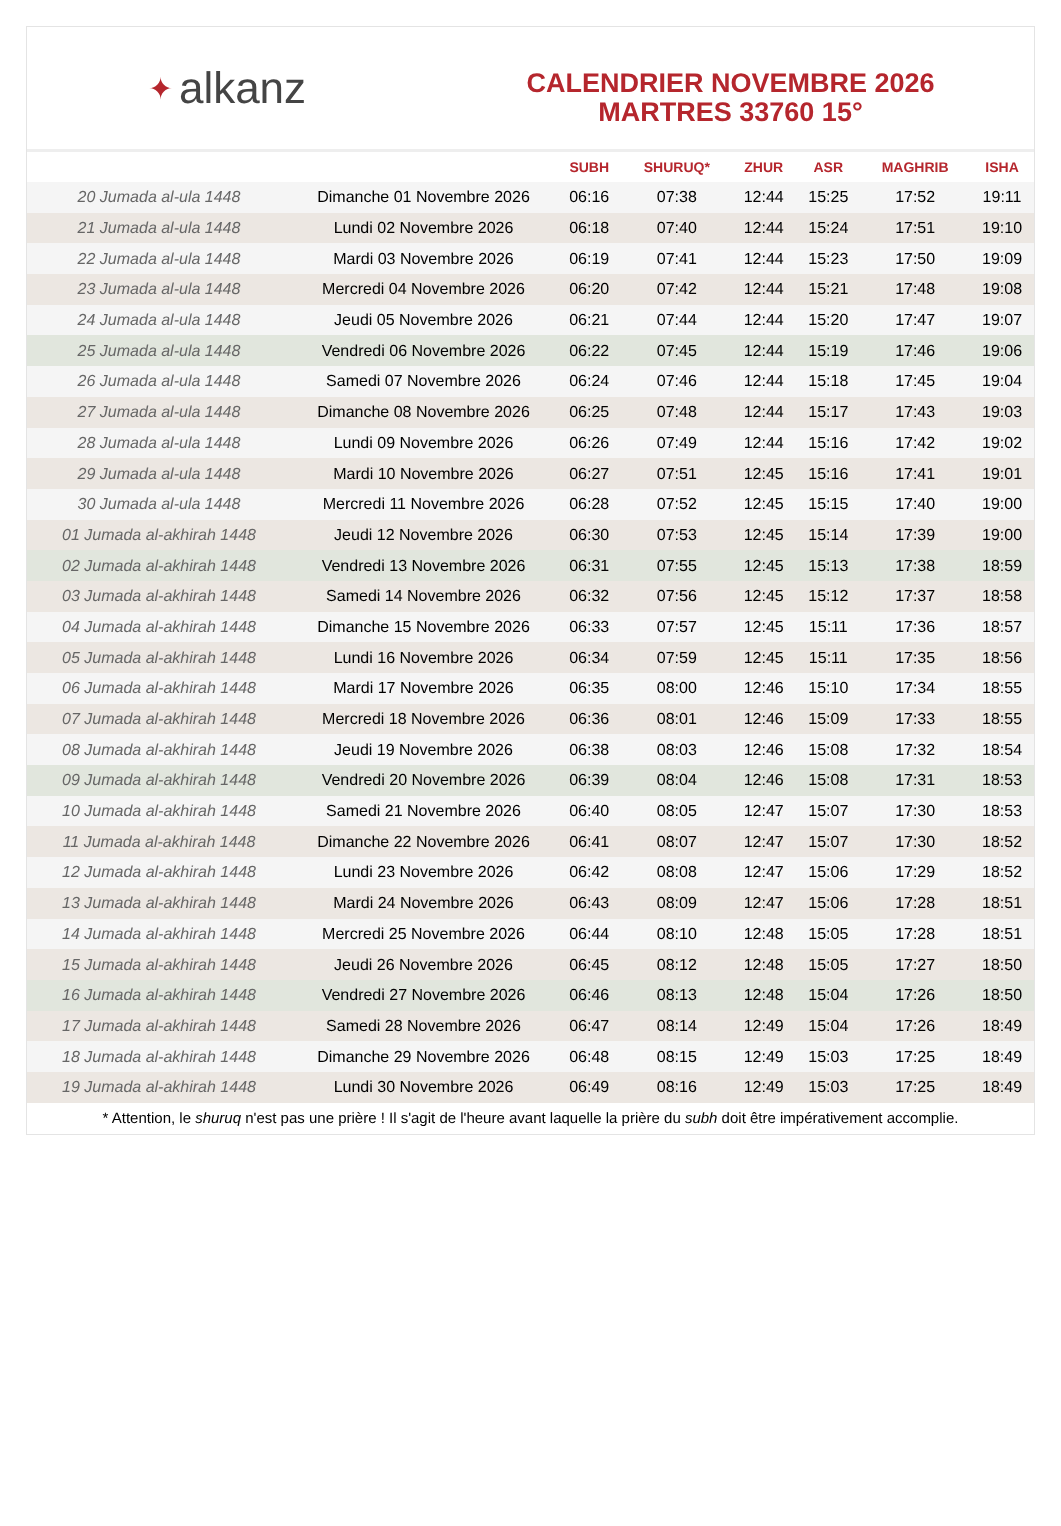✦ alkanz
CALENDRIER NOVEMBRE 2026
MARTRES 33760 15°
| | | SUBH | SHURUQ* | ZHUR | ASR | MAGHRIB | ISHA |
| --- | --- | --- | --- | --- | --- | --- | --- |
| 20 Jumada al-ula 1448 | Dimanche 01 Novembre 2026 | 06:16 | 07:38 | 12:44 | 15:25 | 17:52 | 19:11 |
| 21 Jumada al-ula 1448 | Lundi 02 Novembre 2026 | 06:18 | 07:40 | 12:44 | 15:24 | 17:51 | 19:10 |
| 22 Jumada al-ula 1448 | Mardi 03 Novembre 2026 | 06:19 | 07:41 | 12:44 | 15:23 | 17:50 | 19:09 |
| 23 Jumada al-ula 1448 | Mercredi 04 Novembre 2026 | 06:20 | 07:42 | 12:44 | 15:21 | 17:48 | 19:08 |
| 24 Jumada al-ula 1448 | Jeudi 05 Novembre 2026 | 06:21 | 07:44 | 12:44 | 15:20 | 17:47 | 19:07 |
| 25 Jumada al-ula 1448 | Vendredi 06 Novembre 2026 | 06:22 | 07:45 | 12:44 | 15:19 | 17:46 | 19:06 |
| 26 Jumada al-ula 1448 | Samedi 07 Novembre 2026 | 06:24 | 07:46 | 12:44 | 15:18 | 17:45 | 19:04 |
| 27 Jumada al-ula 1448 | Dimanche 08 Novembre 2026 | 06:25 | 07:48 | 12:44 | 15:17 | 17:43 | 19:03 |
| 28 Jumada al-ula 1448 | Lundi 09 Novembre 2026 | 06:26 | 07:49 | 12:44 | 15:16 | 17:42 | 19:02 |
| 29 Jumada al-ula 1448 | Mardi 10 Novembre 2026 | 06:27 | 07:51 | 12:45 | 15:16 | 17:41 | 19:01 |
| 30 Jumada al-ula 1448 | Mercredi 11 Novembre 2026 | 06:28 | 07:52 | 12:45 | 15:15 | 17:40 | 19:00 |
| 01 Jumada al-akhirah 1448 | Jeudi 12 Novembre 2026 | 06:30 | 07:53 | 12:45 | 15:14 | 17:39 | 19:00 |
| 02 Jumada al-akhirah 1448 | Vendredi 13 Novembre 2026 | 06:31 | 07:55 | 12:45 | 15:13 | 17:38 | 18:59 |
| 03 Jumada al-akhirah 1448 | Samedi 14 Novembre 2026 | 06:32 | 07:56 | 12:45 | 15:12 | 17:37 | 18:58 |
| 04 Jumada al-akhirah 1448 | Dimanche 15 Novembre 2026 | 06:33 | 07:57 | 12:45 | 15:11 | 17:36 | 18:57 |
| 05 Jumada al-akhirah 1448 | Lundi 16 Novembre 2026 | 06:34 | 07:59 | 12:45 | 15:11 | 17:35 | 18:56 |
| 06 Jumada al-akhirah 1448 | Mardi 17 Novembre 2026 | 06:35 | 08:00 | 12:46 | 15:10 | 17:34 | 18:55 |
| 07 Jumada al-akhirah 1448 | Mercredi 18 Novembre 2026 | 06:36 | 08:01 | 12:46 | 15:09 | 17:33 | 18:55 |
| 08 Jumada al-akhirah 1448 | Jeudi 19 Novembre 2026 | 06:38 | 08:03 | 12:46 | 15:08 | 17:32 | 18:54 |
| 09 Jumada al-akhirah 1448 | Vendredi 20 Novembre 2026 | 06:39 | 08:04 | 12:46 | 15:08 | 17:31 | 18:53 |
| 10 Jumada al-akhirah 1448 | Samedi 21 Novembre 2026 | 06:40 | 08:05 | 12:47 | 15:07 | 17:30 | 18:53 |
| 11 Jumada al-akhirah 1448 | Dimanche 22 Novembre 2026 | 06:41 | 08:07 | 12:47 | 15:07 | 17:30 | 18:52 |
| 12 Jumada al-akhirah 1448 | Lundi 23 Novembre 2026 | 06:42 | 08:08 | 12:47 | 15:06 | 17:29 | 18:52 |
| 13 Jumada al-akhirah 1448 | Mardi 24 Novembre 2026 | 06:43 | 08:09 | 12:47 | 15:06 | 17:28 | 18:51 |
| 14 Jumada al-akhirah 1448 | Mercredi 25 Novembre 2026 | 06:44 | 08:10 | 12:48 | 15:05 | 17:28 | 18:51 |
| 15 Jumada al-akhirah 1448 | Jeudi 26 Novembre 2026 | 06:45 | 08:12 | 12:48 | 15:05 | 17:27 | 18:50 |
| 16 Jumada al-akhirah 1448 | Vendredi 27 Novembre 2026 | 06:46 | 08:13 | 12:48 | 15:04 | 17:26 | 18:50 |
| 17 Jumada al-akhirah 1448 | Samedi 28 Novembre 2026 | 06:47 | 08:14 | 12:49 | 15:04 | 17:26 | 18:49 |
| 18 Jumada al-akhirah 1448 | Dimanche 29 Novembre 2026 | 06:48 | 08:15 | 12:49 | 15:03 | 17:25 | 18:49 |
| 19 Jumada al-akhirah 1448 | Lundi 30 Novembre 2026 | 06:49 | 08:16 | 12:49 | 15:03 | 17:25 | 18:49 |
* Attention, le shuruq n'est pas une prière ! Il s'agit de l'heure avant laquelle la prière du subh doit être impérativement accomplie.